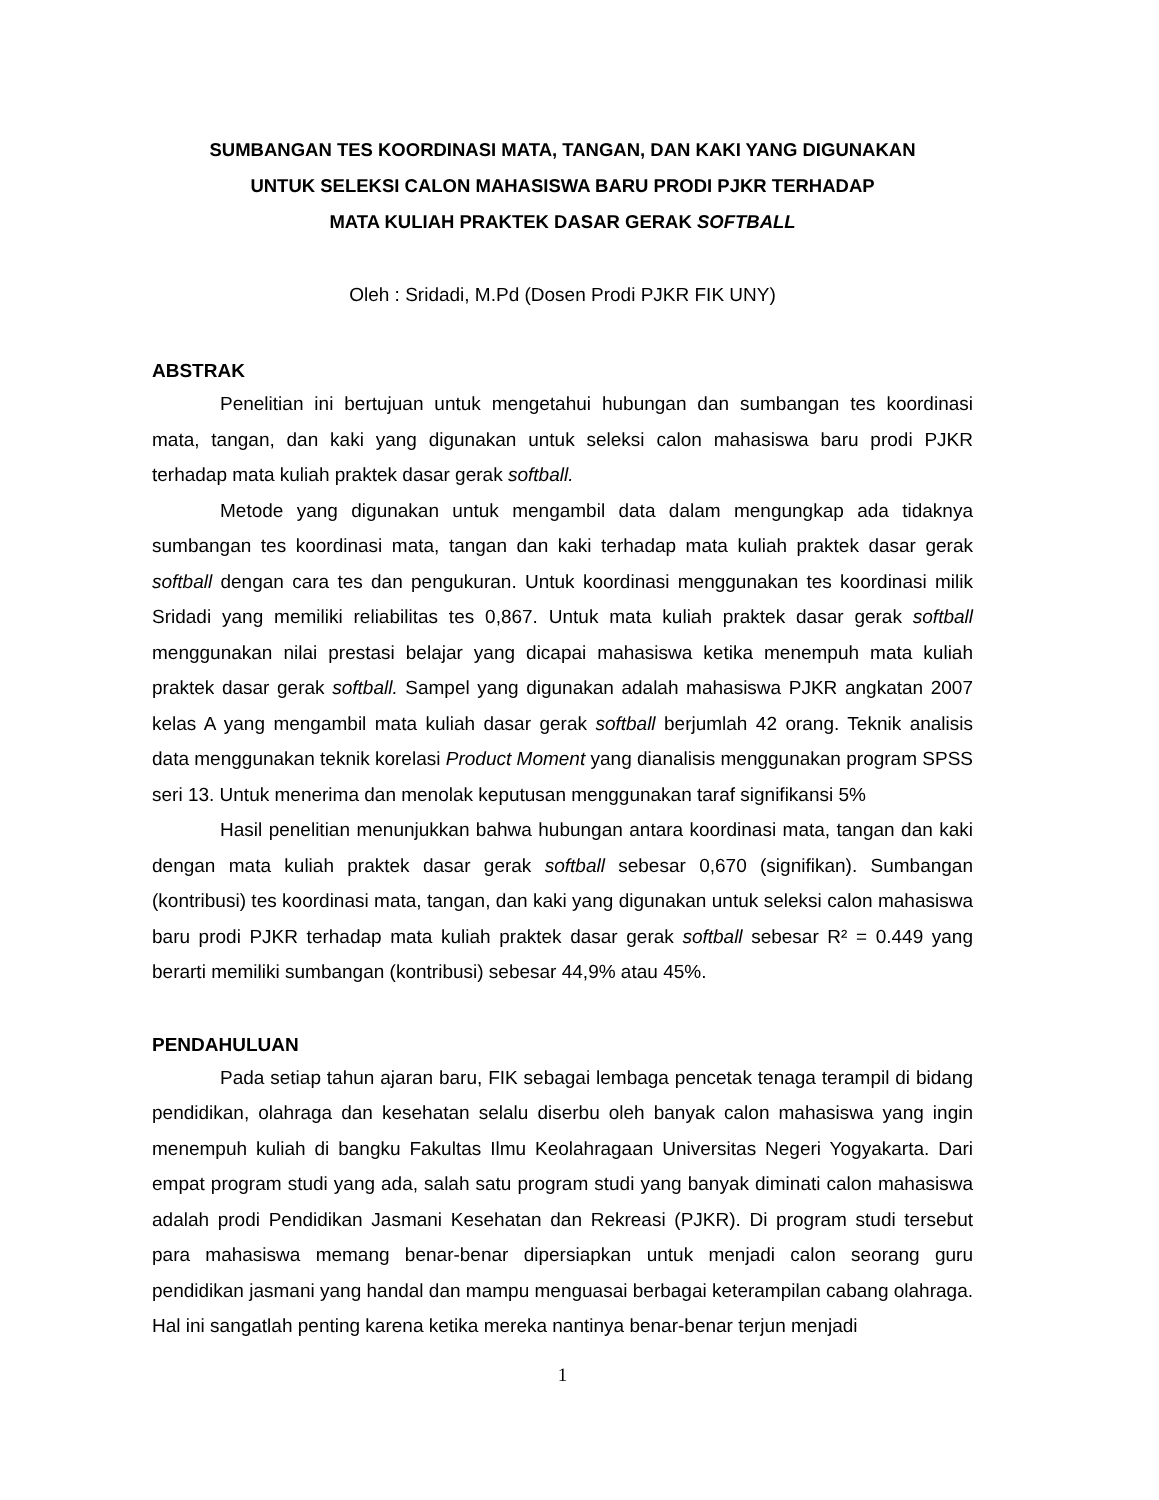SUMBANGAN TES KOORDINASI MATA, TANGAN, DAN KAKI YANG DIGUNAKAN
UNTUK SELEKSI CALON MAHASISWA BARU PRODI PJKR TERHADAP
MATA KULIAH PRAKTEK DASAR GERAK SOFTBALL
Oleh : Sridadi, M.Pd (Dosen Prodi PJKR FIK UNY)
ABSTRAK
Penelitian ini bertujuan untuk mengetahui hubungan dan sumbangan tes koordinasi mata, tangan, dan kaki yang digunakan untuk seleksi calon mahasiswa baru prodi PJKR terhadap mata kuliah praktek dasar gerak softball.
Metode yang digunakan untuk mengambil data dalam mengungkap ada tidaknya sumbangan tes koordinasi mata, tangan dan kaki terhadap mata kuliah praktek dasar gerak softball dengan cara tes dan pengukuran. Untuk koordinasi menggunakan tes koordinasi milik Sridadi yang memiliki reliabilitas tes 0,867. Untuk mata kuliah praktek dasar gerak softball menggunakan nilai prestasi belajar yang dicapai mahasiswa ketika menempuh mata kuliah praktek dasar gerak softball. Sampel yang digunakan adalah mahasiswa PJKR angkatan 2007 kelas A yang mengambil mata kuliah dasar gerak softball berjumlah 42 orang. Teknik analisis data menggunakan teknik korelasi Product Moment yang dianalisis menggunakan program SPSS seri 13. Untuk menerima dan menolak keputusan menggunakan taraf signifikansi 5%
Hasil penelitian menunjukkan bahwa hubungan antara koordinasi mata, tangan dan kaki dengan mata kuliah praktek dasar gerak softball sebesar 0,670 (signifikan). Sumbangan (kontribusi) tes koordinasi mata, tangan, dan kaki yang digunakan untuk seleksi calon mahasiswa baru prodi PJKR terhadap mata kuliah praktek dasar gerak softball sebesar R² = 0.449 yang berarti memiliki sumbangan (kontribusi) sebesar 44,9% atau 45%.
PENDAHULUAN
Pada setiap tahun ajaran baru, FIK sebagai lembaga pencetak tenaga terampil di bidang pendidikan, olahraga dan kesehatan selalu diserbu oleh banyak calon mahasiswa yang ingin menempuh kuliah di bangku Fakultas Ilmu Keolahragaan Universitas Negeri Yogyakarta. Dari empat program studi yang ada, salah satu program studi yang banyak diminati calon mahasiswa adalah prodi Pendidikan Jasmani Kesehatan dan Rekreasi (PJKR). Di program studi tersebut para mahasiswa memang benar-benar dipersiapkan untuk menjadi calon seorang guru pendidikan jasmani yang handal dan mampu menguasai berbagai keterampilan cabang olahraga. Hal ini sangatlah penting karena ketika mereka nantinya benar-benar terjun menjadi
1